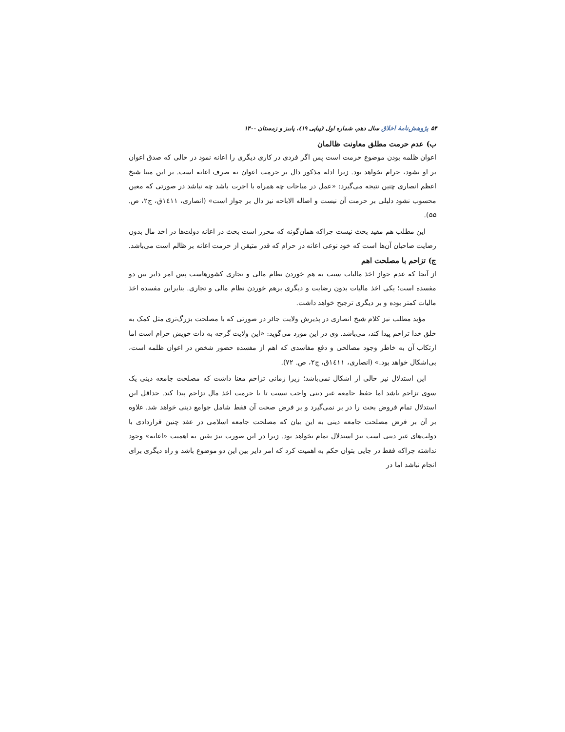۵۴ پژوهش‌نامهٔ اخلاق سال دهم، شماره اول (پیاپی ۱۹)، پاییز و زمستان ۱۴۰۰
ب) عدم حرمت مطلق معاونت ظالمان
اعوان ظلمه بودن موضوع حرمت است پس اگر فردی در کاری دیگری را اعانه نمود در حالی که صدق اعوان بر او نشود، حرام نخواهد بود. زیرا ادله مذکور دال بر حرمت اعوان نه صرف اعانه است. بر این مبنا شیخ اعظم انصاری چنین نتیجه می‌گیرد: «عمل در مباحات چه همراه با اجرت باشد چه نباشد در صورتی که معین محسوب نشود دلیلی بر حرمت آن نیست و اصاله الاباحه نیز دال بر جواز است» (انصاری، ۱٤۱۱ق، ج۲، ص. ۵۵).
این مطلب هم مفید بحث نیست چراکه همان‌گونه که محرز است بحث در اعانه دولت‌ها در اخذ مال بدون رضایت صاحبان آن‌ها است که خود نوعی اعانه در حرام که قدر متیقن از حرمت اعانه بر ظالم است می‌باشد.
ج) تزاحم با مصلحت اهم
از آنجا که عدم جواز اخذ مالیات سبب به هم خوردن نظام مالی و تجاری کشورهاست پس امر دایر بین دو مفسده است؛ یکی اخذ مالیات بدون رضایت و دیگری برهم خوردن نظام مالی و تجاری. بنابراین مفسده اخذ مالیات کمتر بوده و بر دیگری ترجیح خواهد داشت.
مؤید مطلب نیز کلام شیخ انصاری در پذیرش ولایت جائر در صورتی که با مصلحت بزرگ‌تری مثل کمک به خلق خدا تزاحم پیدا کند، می‌باشد. وی در این مورد می‌گوید: «این ولایت گرچه به ذات خویش حرام است اما ارتکاب آن به خاطر وجود مصالحی و دفع مفاسدی که اهم از مفسده حضور شخص در اعوان ظلمه است، بی‌اشکال خواهد بود.» (انصاری، ۱٤۱۱ق، ج۲، ص. ۷۲).
این استدلال نیز خالی از اشکال نمی‌باشد؛ زیرا زمانی تزاحم معنا داشت که مصلحت جامعه دینی یک سوی تزاحم باشد اما حفظ جامعه غیر دینی واجب نیست تا با حرمت اخذ مال تزاحم پیدا کند. حداقل این استدلال تمام فروض بحث را در بر نمی‌گیرد و بر فرض صحت آن فقط شامل جوامع دینی خواهد شد. علاوه بر آن بر فرض مصلحت جامعه دینی به این بیان که مصلحت جامعه اسلامی در عقد چنین قراردادی با دولت‌های غیر دینی است نیز استدلال تمام نخواهد بود. زیرا در این صورت نیز یقین به اهمیت «اعانه» وجود نداشته چراکه فقط در جایی بتوان حکم به اهمیت کرد که امر دایر بین این دو موضوع باشد و راه دیگری برای انجام نباشد اما در